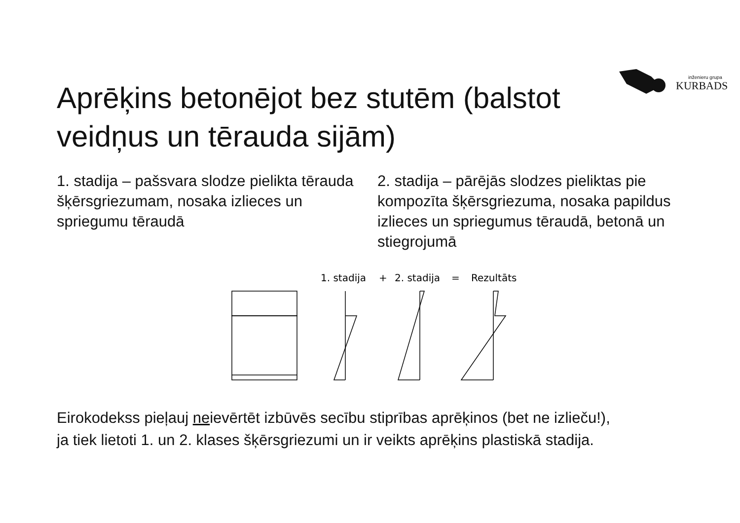inženieru grupa
KURBADS
Aprēķins betonējot bez stutēm (balstot veidņus un tērauda sijām)
1. stadija – pašsvara slodze pielikta tērauda šķērsgriezumam, nosaka izlieces un spriegumu tēraudā
2. stadija – pārējās slodzes pieliktas pie kompozīta šķērsgriezuma, nosaka papildus izlieces un spriegumus tēraudā, betonā un stiegrojumā
1. stadija
+
2. stadija
=
Rezultāts
Eirokodekss pieļauj neievērtēt izbūvēs secību stiprības aprēķinos (bet ne izlieču!),
ja tiek lietoti 1. un 2. klases šķērsgriezumi un ir veikts aprēķins plastiskā stadija.